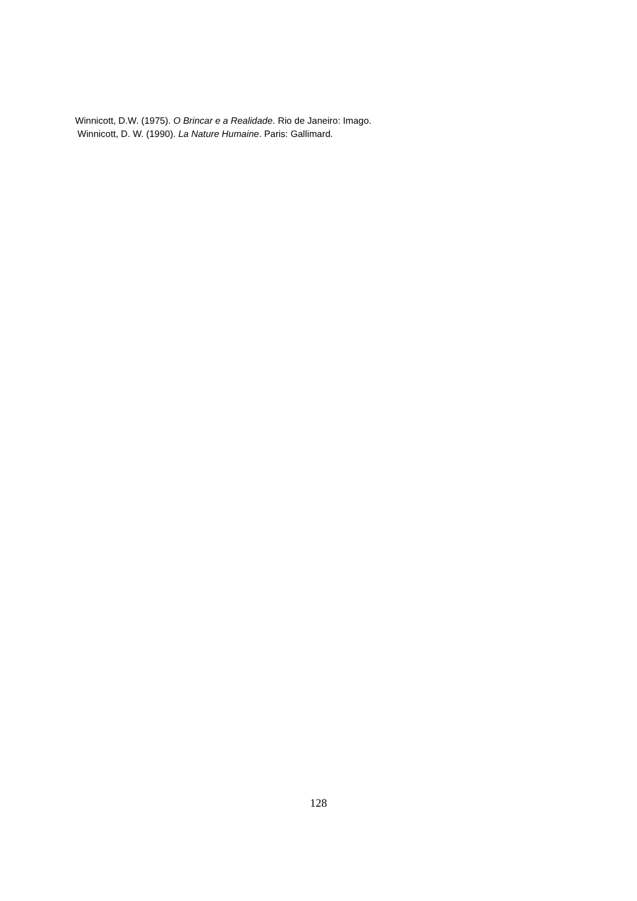Winnicott, D.W. (1975). O Brincar e a Realidade. Rio de Janeiro: Imago.
Winnicott, D. W. (1990). La Nature Humaine. Paris: Gallimard.
128